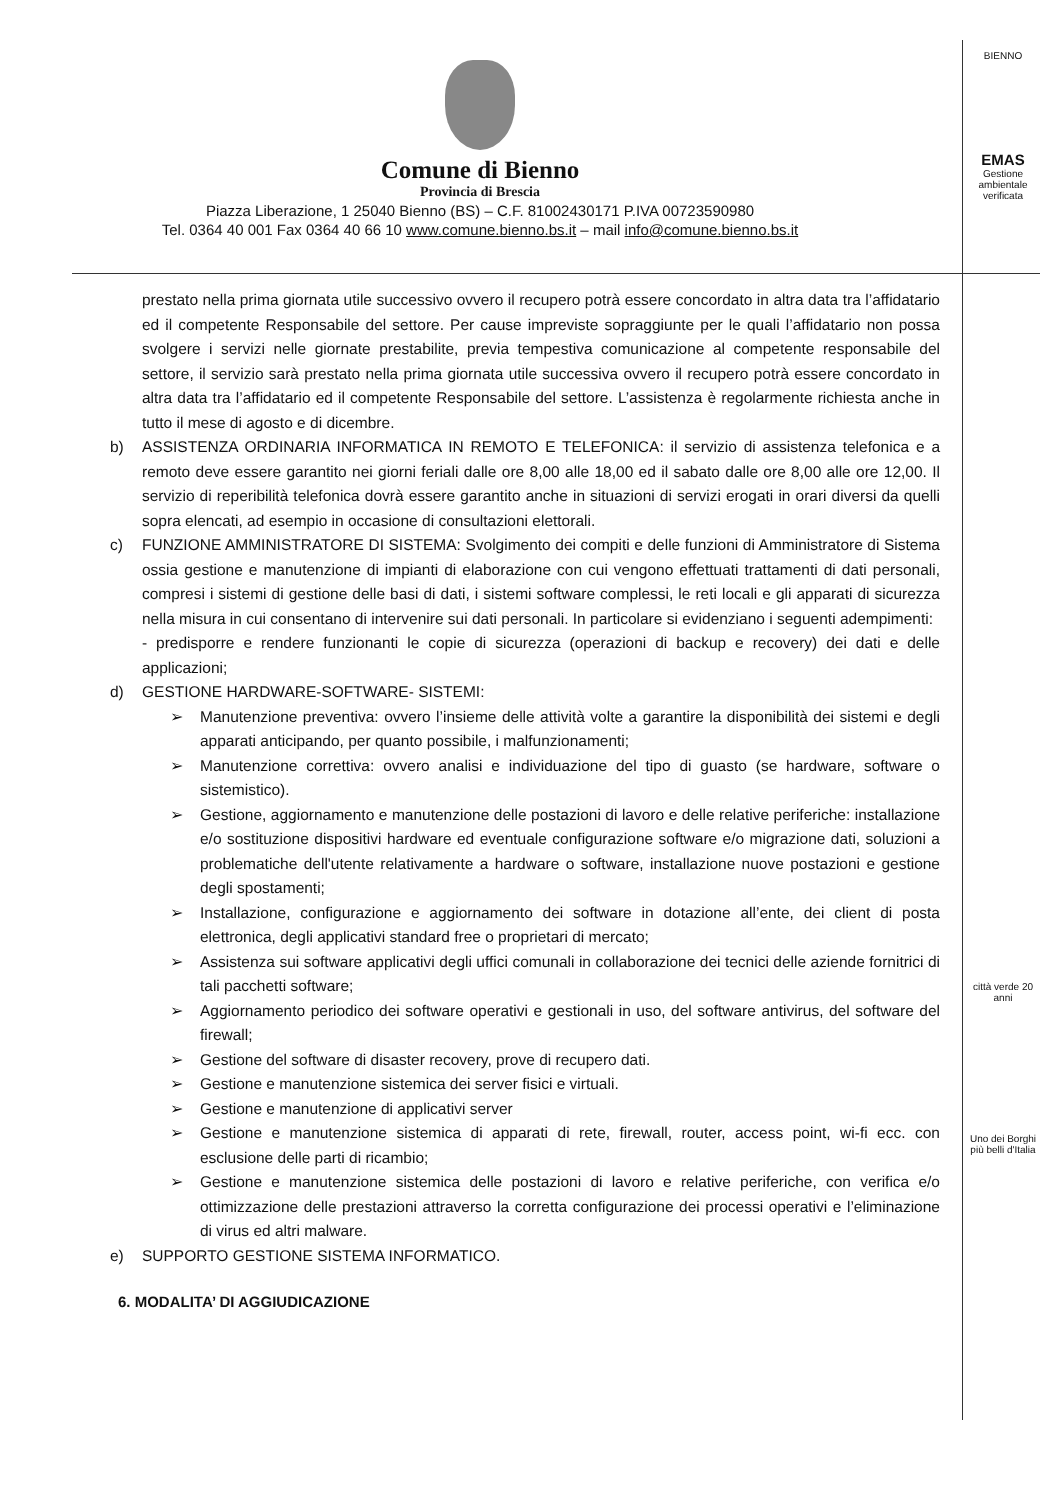Comune di Bienno
Provincia di Brescia
Piazza Liberazione, 1 25040 Bienno (BS) – C.F. 81002430171 P.IVA 00723590980
Tel. 0364 40 001 Fax 0364 40 66 10 www.comune.bienno.bs.it – mail info@comune.bienno.bs.it
BIENNO
EMAS
Gestione ambientale verificata
città verde 20 anni
Uno dei Borghi più belli d'Italia
prestato nella prima giornata utile successivo ovvero il recupero potrà essere concordato in altra data tra l’affidatario ed il competente Responsabile del settore. Per cause impreviste sopraggiunte per le quali l’affidatario non possa svolgere i servizi nelle giornate prestabilite, previa tempestiva comunicazione al competente responsabile del settore, il servizio sarà prestato nella prima giornata utile successiva ovvero il recupero potrà essere concordato in altra data tra l’affidatario ed il competente Responsabile del settore. L’assistenza è regolarmente richiesta anche in tutto il mese di agosto e di dicembre.
b) ASSISTENZA ORDINARIA INFORMATICA IN REMOTO E TELEFONICA: il servizio di assistenza telefonica e a remoto deve essere garantito nei giorni feriali dalle ore 8,00 alle 18,00 ed il sabato dalle ore 8,00 alle ore 12,00. Il servizio di reperibilità telefonica dovrà essere garantito anche in situazioni di servizi erogati in orari diversi da quelli sopra elencati, ad esempio in occasione di consultazioni elettorali.
c) FUNZIONE AMMINISTRATORE DI SISTEMA: Svolgimento dei compiti e delle funzioni di Amministratore di Sistema ossia gestione e manutenzione di impianti di elaborazione con cui vengono effettuati trattamenti di dati personali, compresi i sistemi di gestione delle basi di dati, i sistemi software complessi, le reti locali e gli apparati di sicurezza nella misura in cui consentano di intervenire sui dati personali. In particolare si evidenziano i seguenti adempimenti:
- predisporre e rendere funzionanti le copie di sicurezza (operazioni di backup e recovery) dei dati e delle applicazioni;
d) GESTIONE HARDWARE-SOFTWARE- SISTEMI:
➢ Manutenzione preventiva: ovvero l’insieme delle attività volte a garantire la disponibilità dei sistemi e degli apparati anticipando, per quanto possibile, i malfunzionamenti;
➢ Manutenzione correttiva: ovvero analisi e individuazione del tipo di guasto (se hardware, software o sistemistico).
➢ Gestione, aggiornamento e manutenzione delle postazioni di lavoro e delle relative periferiche: installazione e/o sostituzione dispositivi hardware ed eventuale configurazione software e/o migrazione dati, soluzioni a problematiche dell'utente relativamente a hardware o software, installazione nuove postazioni e gestione degli spostamenti;
➢ Installazione, configurazione e aggiornamento dei software in dotazione all’ente, dei client di posta elettronica, degli applicativi standard free o proprietari di mercato;
➢ Assistenza sui software applicativi degli uffici comunali in collaborazione dei tecnici delle aziende fornitrici di tali pacchetti software;
➢ Aggiornamento periodico dei software operativi e gestionali in uso, del software antivirus, del software del firewall;
➢ Gestione del software di disaster recovery, prove di recupero dati.
➢ Gestione e manutenzione sistemica dei server fisici e virtuali.
➢ Gestione e manutenzione di applicativi server
➢ Gestione e manutenzione sistemica di apparati di rete, firewall, router, access point, wi-fi ecc. con esclusione delle parti di ricambio;
➢ Gestione e manutenzione sistemica delle postazioni di lavoro e relative periferiche, con verifica e/o ottimizzazione delle prestazioni attraverso la corretta configurazione dei processi operativi e l’eliminazione di virus ed altri malware.
e) SUPPORTO GESTIONE SISTEMA INFORMATICO.
6. MODALITA’ DI AGGIUDICAZIONE